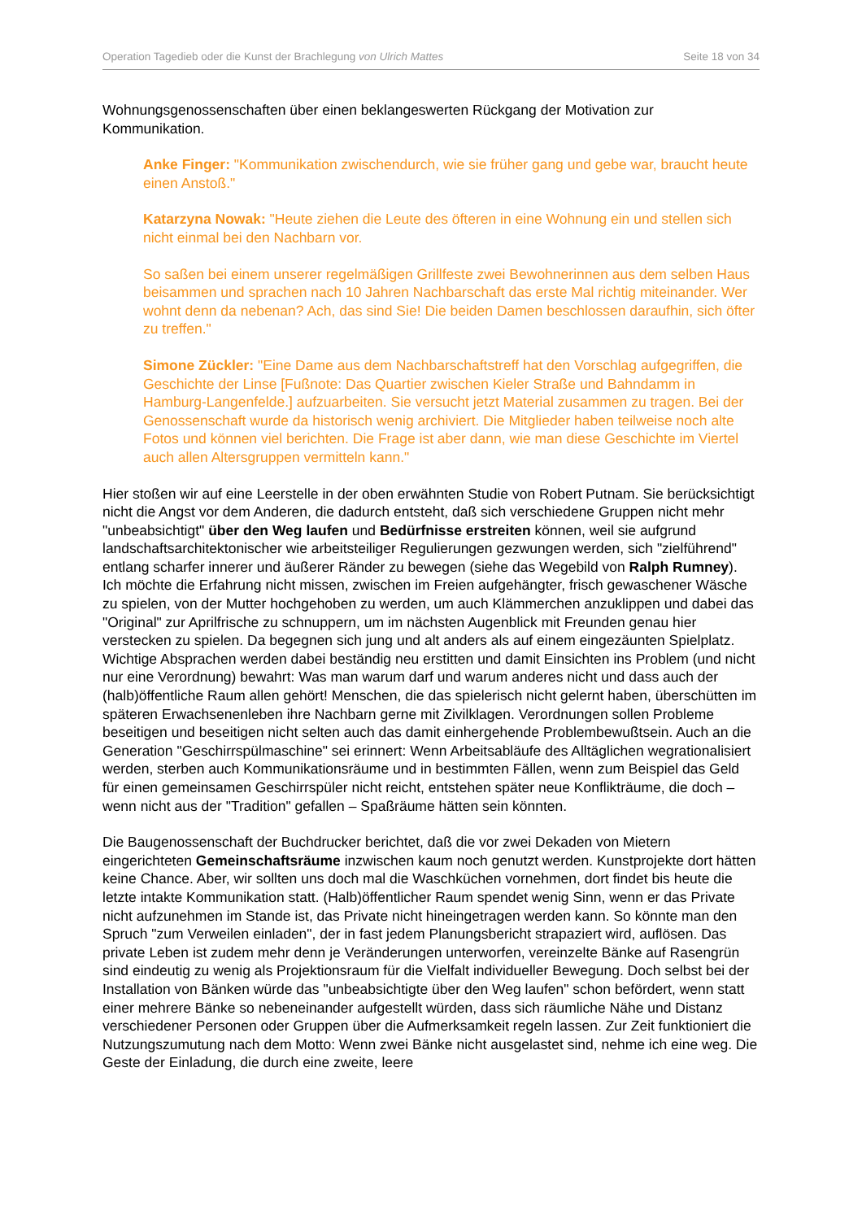Operation Tagedieb oder die Kunst der Brachlegung von Ulrich Mattes Seite 18 von 34
Wohnungsgenossenschaften über einen beklangeswerten Rückgang der Motivation zur Kommunikation.
Anke Finger: "Kommunikation zwischendurch, wie sie früher gang und gebe war, braucht heute einen Anstoß."
Katarzyna Nowak: "Heute ziehen die Leute des öfteren in eine Wohnung ein und stellen sich nicht einmal bei den Nachbarn vor.
So saßen bei einem unserer regelmäßigen Grillfeste zwei Bewohnerinnen aus dem selben Haus beisammen und sprachen nach 10 Jahren Nachbarschaft das erste Mal richtig miteinander. Wer wohnt denn da nebenan? Ach, das sind Sie! Die beiden Damen beschlossen daraufhin, sich öfter zu treffen."
Simone Zückler: "Eine Dame aus dem Nachbarschaftstreff hat den Vorschlag aufgegriffen, die Geschichte der Linse [Fußnote: Das Quartier zwischen Kieler Straße und Bahndamm in Hamburg-Langenfelde.] aufzuarbeiten. Sie versucht jetzt Material zusammen zu tragen. Bei der Genossenschaft wurde da historisch wenig archiviert. Die Mitglieder haben teilweise noch alte Fotos und können viel berichten. Die Frage ist aber dann, wie man diese Geschichte im Viertel auch allen Altersgruppen vermitteln kann."
Hier stoßen wir auf eine Leerstelle in der oben erwähnten Studie von Robert Putnam. Sie berücksichtigt nicht die Angst vor dem Anderen, die dadurch entsteht, daß sich verschiedene Gruppen nicht mehr "unbeabsichtigt" über den Weg laufen und Bedürfnisse erstreiten können, weil sie aufgrund landschaftsarchitektonischer wie arbeitsteiliger Regulierungen gezwungen werden, sich "zielführend" entlang scharfer innerer und äußerer Ränder zu bewegen (siehe das Wegebild von Ralph Rumney). Ich möchte die Erfahrung nicht missen, zwischen im Freien aufgehängter, frisch gewaschener Wäsche zu spielen, von der Mutter hochgehoben zu werden, um auch Klämmerchen anzuklippen und dabei das "Original" zur Aprilfrische zu schnuppern, um im nächsten Augenblick mit Freunden genau hier verstecken zu spielen. Da begegnen sich jung und alt anders als auf einem eingezäunten Spielplatz. Wichtige Absprachen werden dabei beständig neu erstitten und damit Einsichten ins Problem (und nicht nur eine Verordnung) bewahrt: Was man warum darf und warum anderes nicht und dass auch der (halb)öffentliche Raum allen gehört! Menschen, die das spielerisch nicht gelernt haben, überschütten im späteren Erwachsenenleben ihre Nachbarn gerne mit Zivilklagen. Verordnungen sollen Probleme beseitigen und beseitigen nicht selten auch das damit einhergehende Problembewußtsein. Auch an die Generation "Geschirrspülmaschine" sei erinnert: Wenn Arbeitsabläufe des Alltäglichen wegrationalisiert werden, sterben auch Kommunikationsräume und in bestimmten Fällen, wenn zum Beispiel das Geld für einen gemeinsamen Geschirrspüler nicht reicht, entstehen später neue Konflikträume, die doch – wenn nicht aus der "Tradition" gefallen – Spaßräume hätten sein könnten.
Die Baugenossenschaft der Buchdrucker berichtet, daß die vor zwei Dekaden von Mietern eingerichteten Gemeinschaftsräume inzwischen kaum noch genutzt werden. Kunstprojekte dort hätten keine Chance. Aber, wir sollten uns doch mal die Waschküchen vornehmen, dort findet bis heute die letzte intakte Kommunikation statt. (Halb)öffentlicher Raum spendet wenig Sinn, wenn er das Private nicht aufzunehmen im Stande ist, das Private nicht hineingetragen werden kann. So könnte man den Spruch "zum Verweilen einladen", der in fast jedem Planungsbericht strapaziert wird, auflösen. Das private Leben ist zudem mehr denn je Veränderungen unterworfen, vereinzelte Bänke auf Rasengrün sind eindeutig zu wenig als Projektionsraum für die Vielfalt individueller Bewegung. Doch selbst bei der Installation von Bänken würde das "unbeabsichtigte über den Weg laufen" schon befördert, wenn statt einer mehrere Bänke so nebeneinander aufgestellt würden, dass sich räumliche Nähe und Distanz verschiedener Personen oder Gruppen über die Aufmerksamkeit regeln lassen. Zur Zeit funktioniert die Nutzungszumutung nach dem Motto: Wenn zwei Bänke nicht ausgelastet sind, nehme ich eine weg. Die Geste der Einladung, die durch eine zweite, leere